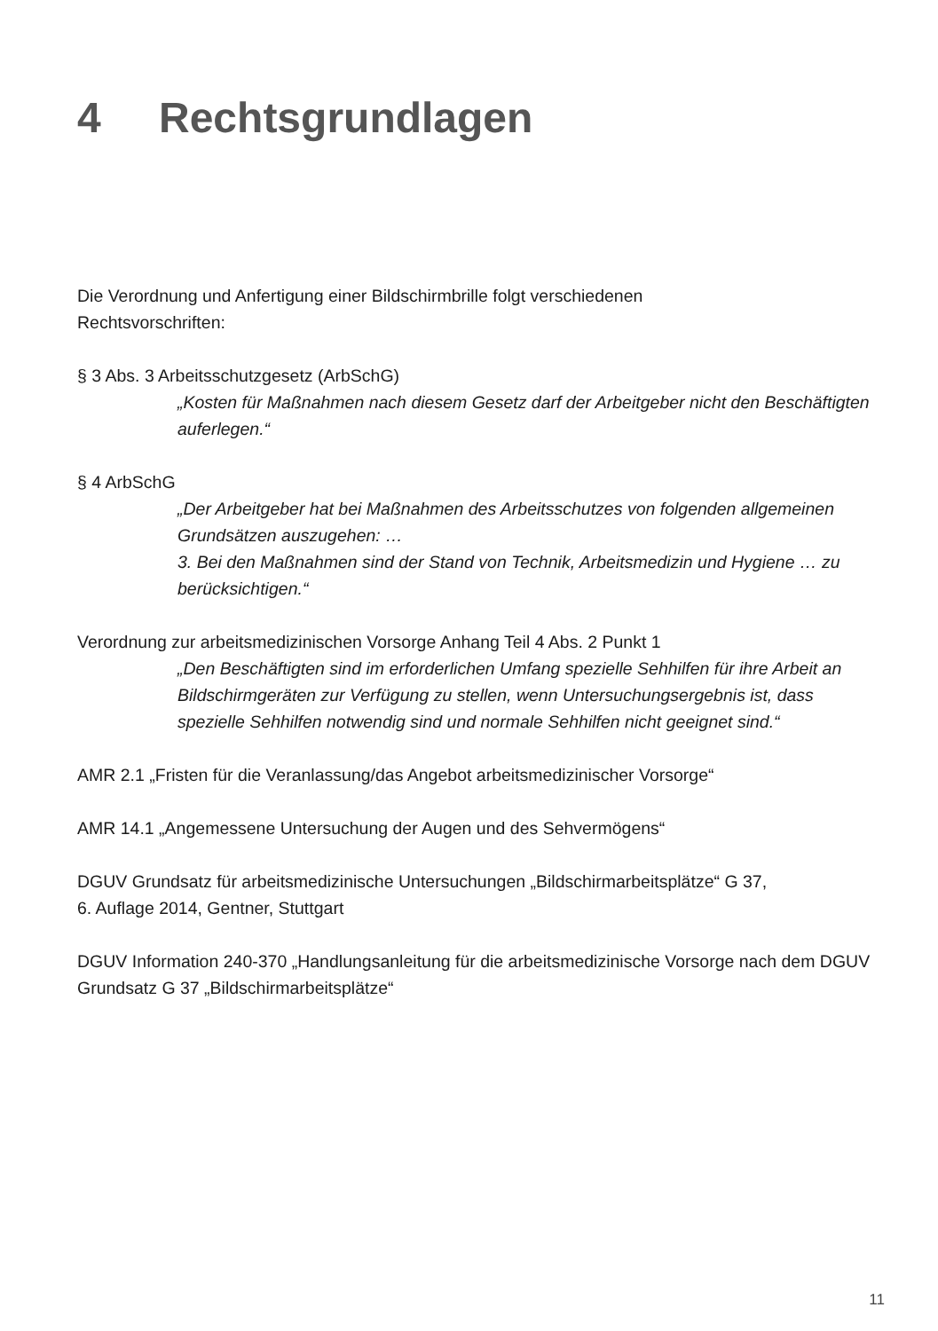4 Rechtsgrundlagen
Die Verordnung und Anfertigung einer Bildschirmbrille folgt verschiedenen
Rechtsvorschriften:
§ 3 Abs. 3 Arbeitsschutzgesetz (ArbSchG)
„Kosten für Maßnahmen nach diesem Gesetz darf der Arbeitgeber nicht den Beschäftigten auferlegen.“
§ 4 ArbSchG
„Der Arbeitgeber hat bei Maßnahmen des Arbeitsschutzes von folgenden allgemeinen Grundsätzen auszugehen: …
3. Bei den Maßnahmen sind der Stand von Technik, Arbeitsmedizin und Hygiene … zu berücksichtigen.“
Verordnung zur arbeitsmedizinischen Vorsorge Anhang Teil 4 Abs. 2 Punkt 1
„Den Beschäftigten sind im erforderlichen Umfang spezielle Sehhilfen für ihre Arbeit an Bildschirmgeräten zur Verfügung zu stellen, wenn Untersuchungsergebnis ist, dass spezielle Sehhilfen notwendig sind und normale Sehhilfen nicht geeignet sind.“
AMR 2.1 „Fristen für die Veranlassung/das Angebot arbeitsmedizinischer Vorsorge“
AMR 14.1 „Angemessene Untersuchung der Augen und des Sehvermögens“
DGUV Grundsatz für arbeitsmedizinische Untersuchungen „Bildschirmarbeitsplätze“ G 37,
6. Auflage 2014, Gentner, Stuttgart
DGUV Information 240-370 „Handlungsanleitung für die arbeitsmedizinische Vorsorge nach dem DGUV Grundsatz G 37 „Bildschirmarbeitsplätze“
11